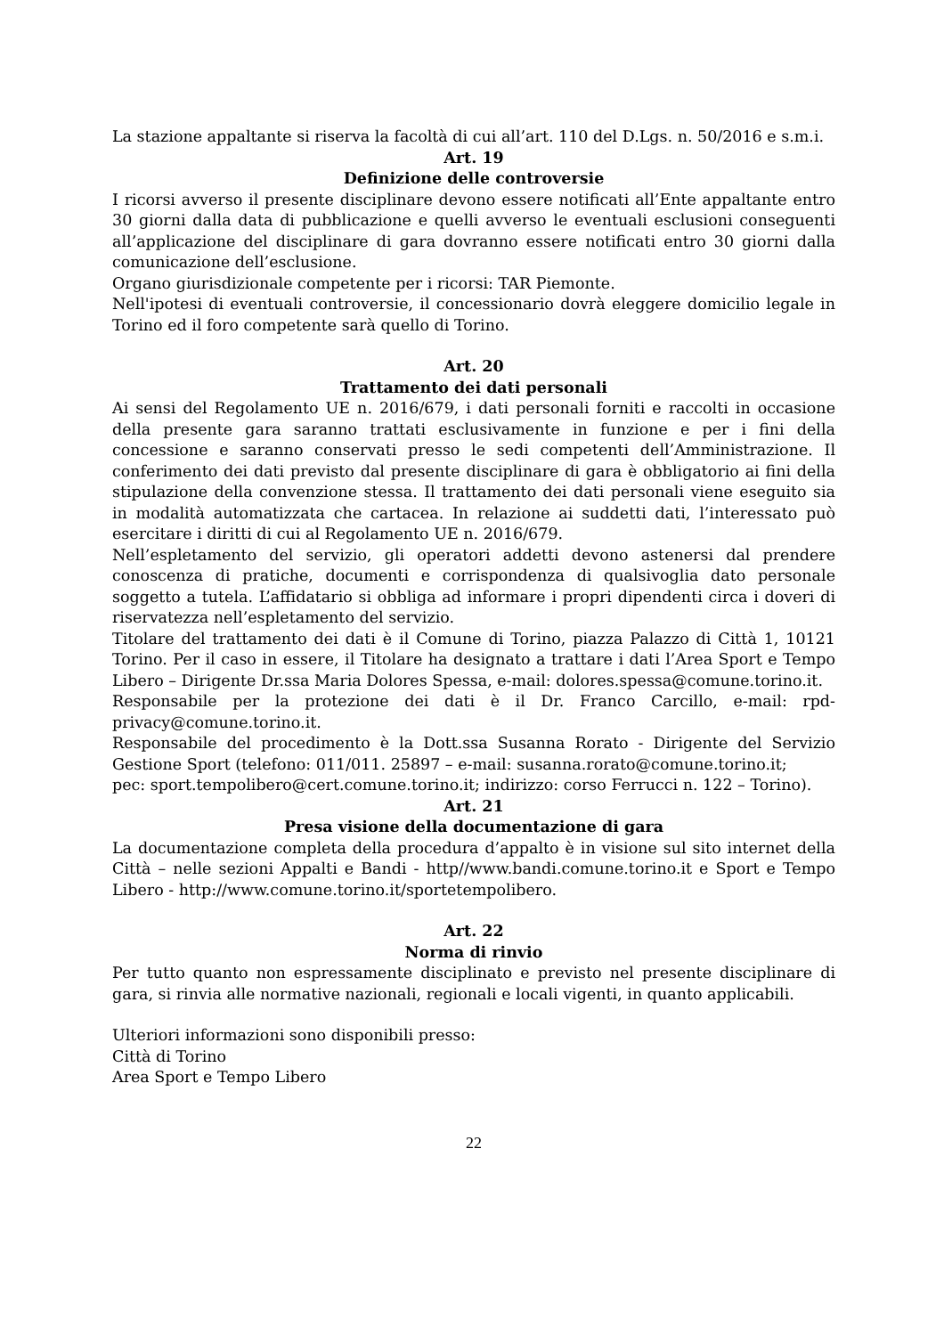La stazione appaltante si riserva la facoltà di cui all’art. 110 del D.Lgs. n. 50/2016 e s.m.i.
Art. 19
Definizione delle controversie
I ricorsi avverso il presente disciplinare devono essere notificati all’Ente appaltante entro 30 giorni dalla data di pubblicazione e quelli avverso le eventuali esclusioni conseguenti all’applicazione del disciplinare di gara dovranno essere notificati entro 30 giorni dalla comunicazione dell’esclusione.
Organo giurisdizionale competente per i ricorsi: TAR Piemonte.
Nell'ipotesi di eventuali controversie, il concessionario dovrà eleggere domicilio legale in Torino ed il foro competente sarà quello di Torino.
Art. 20
Trattamento dei dati personali
Ai sensi del Regolamento UE n. 2016/679, i dati personali forniti e raccolti in occasione della presente gara saranno trattati esclusivamente in funzione e per i fini della concessione e saranno conservati presso le sedi competenti dell’Amministrazione. Il conferimento dei dati previsto dal presente disciplinare di gara è obbligatorio ai fini della stipulazione della convenzione stessa. Il trattamento dei dati personali viene eseguito sia in modalità automatizzata che cartacea. In relazione ai suddetti dati, l’interessato può esercitare i diritti di cui al Regolamento UE n. 2016/679.
Nell’espletamento del servizio, gli operatori addetti devono astenersi dal prendere conoscenza di pratiche, documenti e corrispondenza di qualsivoglia dato personale soggetto a tutela. L’affidatario si obbliga ad informare i propri dipendenti circa i doveri di riservatezza nell’espletamento del servizio.
Titolare del trattamento dei dati è il Comune di Torino, piazza Palazzo di Città 1, 10121 Torino. Per il caso in essere, il Titolare ha designato a trattare i dati l’Area Sport e Tempo Libero – Dirigente Dr.ssa Maria Dolores Spessa, e-mail: dolores.spessa@comune.torino.it.
Responsabile per la protezione dei dati è il Dr. Franco Carcillo, e-mail: rpd-privacy@comune.torino.it.
Responsabile del procedimento è la Dott.ssa Susanna Rorato - Dirigente del Servizio Gestione Sport (telefono: 011/011. 25897 – e-mail: susanna.rorato@comune.torino.it;
pec: sport.tempolibero@cert.comune.torino.it; indirizzo: corso Ferrucci n. 122 – Torino).
Art. 21
Presa visione della documentazione di gara
La documentazione completa della procedura d’appalto è in visione sul sito internet della Città – nelle sezioni Appalti e Bandi - http//www.bandi.comune.torino.it e Sport e Tempo Libero - http://www.comune.torino.it/sportetempolibero.
Art. 22
Norma di rinvio
Per tutto quanto non espressamente disciplinato e previsto nel presente disciplinare di gara, si rinvia alle normative nazionali, regionali e locali vigenti, in quanto applicabili.
Ulteriori informazioni sono disponibili presso:
Città di Torino
Area Sport e Tempo Libero
22